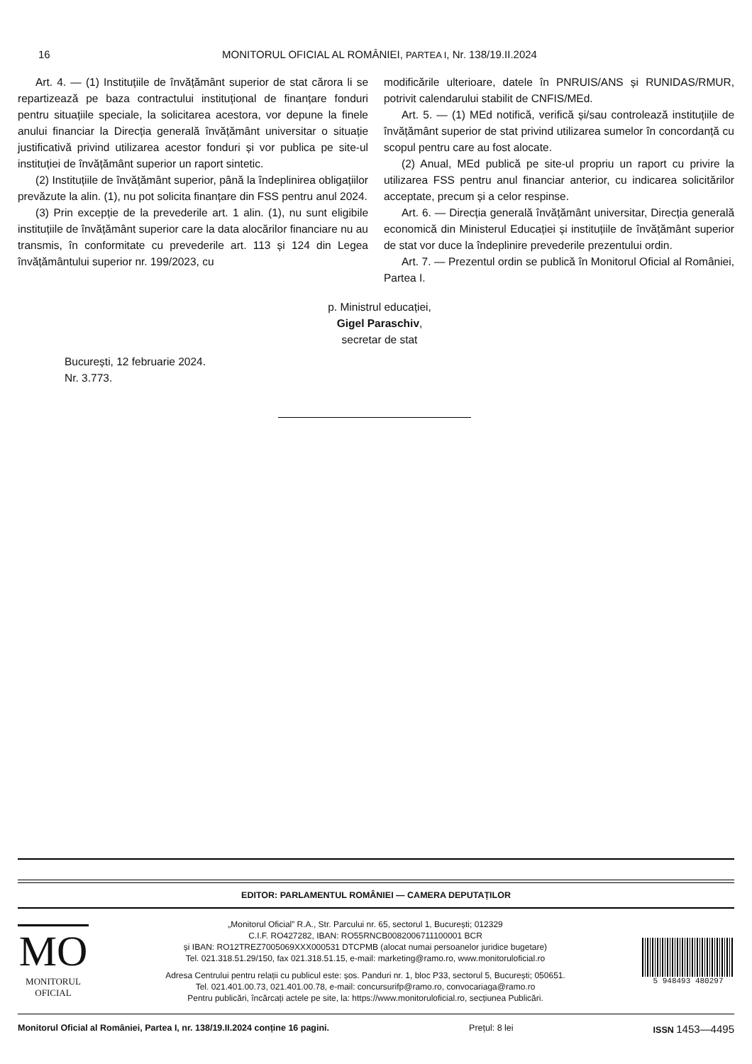16
MONITORUL OFICIAL AL ROMÂNIEI, PARTEA I, Nr. 138/19.II.2024
Art. 4. — (1) Instituțiile de învățământ superior de stat cărora li se repartizează pe baza contractului instituțional de finanțare fonduri pentru situațiile speciale, la solicitarea acestora, vor depune la finele anului financiar la Direcția generală învățământ universitar o situație justificativă privind utilizarea acestor fonduri și vor publica pe site-ul instituției de învățământ superior un raport sintetic.
(2) Instituțiile de învățământ superior, până la îndeplinirea obligațiilor prevăzute la alin. (1), nu pot solicita finanțare din FSS pentru anul 2024.
(3) Prin excepție de la prevederile art. 1 alin. (1), nu sunt eligibile instituțiile de învățământ superior care la data alocărilor financiare nu au transmis, în conformitate cu prevederile art. 113 și 124 din Legea învățământului superior nr. 199/2023, cu
modificările ulterioare, datele în PNRUIS/ANS și RUNIDAS/RMUR, potrivit calendarului stabilit de CNFIS/MEd.
Art. 5. — (1) MEd notifică, verifică și/sau controlează instituțiile de învățământ superior de stat privind utilizarea sumelor în concordanță cu scopul pentru care au fost alocate.
(2) Anual, MEd publică pe site-ul propriu un raport cu privire la utilizarea FSS pentru anul financiar anterior, cu indicarea solicitărilor acceptate, precum și a celor respinse.
Art. 6. — Direcția generală învățământ universitar, Direcția generală economică din Ministerul Educației și instituțiile de învățământ superior de stat vor duce la îndeplinire prevederile prezentului ordin.
Art. 7. — Prezentul ordin se publică în Monitorul Oficial al României, Partea I.
p. Ministrul educației,
Gigel Paraschiv,
secretar de stat
București, 12 februarie 2024.
Nr. 3.773.
EDITOR: PARLAMENTUL ROMÂNIEI — CAMERA DEPUTAȚILOR
MO
MONITORUL
OFICIAL
„Monitorul Oficial” R.A., Str. Parcului nr. 65, sectorul 1, București; 012329
C.I.F. RO427282, IBAN: RO55RNCB0082006711100001 BCR
și IBAN: RO12TREZ7005069XXX000531 DTCPMB (alocat numai persoanelor juridice bugetare)
Tel. 021.318.51.29/150, fax 021.318.51.15, e-mail: marketing@ramo.ro, www.monitoruloficial.ro
Adresa Centrului pentru relații cu publicul este: șos. Panduri nr. 1, bloc P33, sectorul 5, București; 050651.
Tel. 021.401.00.73, 021.401.00.78, e-mail: concursurifp@ramo.ro, convocariaga@ramo.ro
Pentru publicări, încărcați actele pe site, la: https://www.monitoruloficial.ro, secțiunea Publicări.
5 948493 480297
Monitorul Oficial al României, Partea I, nr. 138/19.II.2024 conține 16 pagini. Prețul: 8 lei ISSN 1453—4495